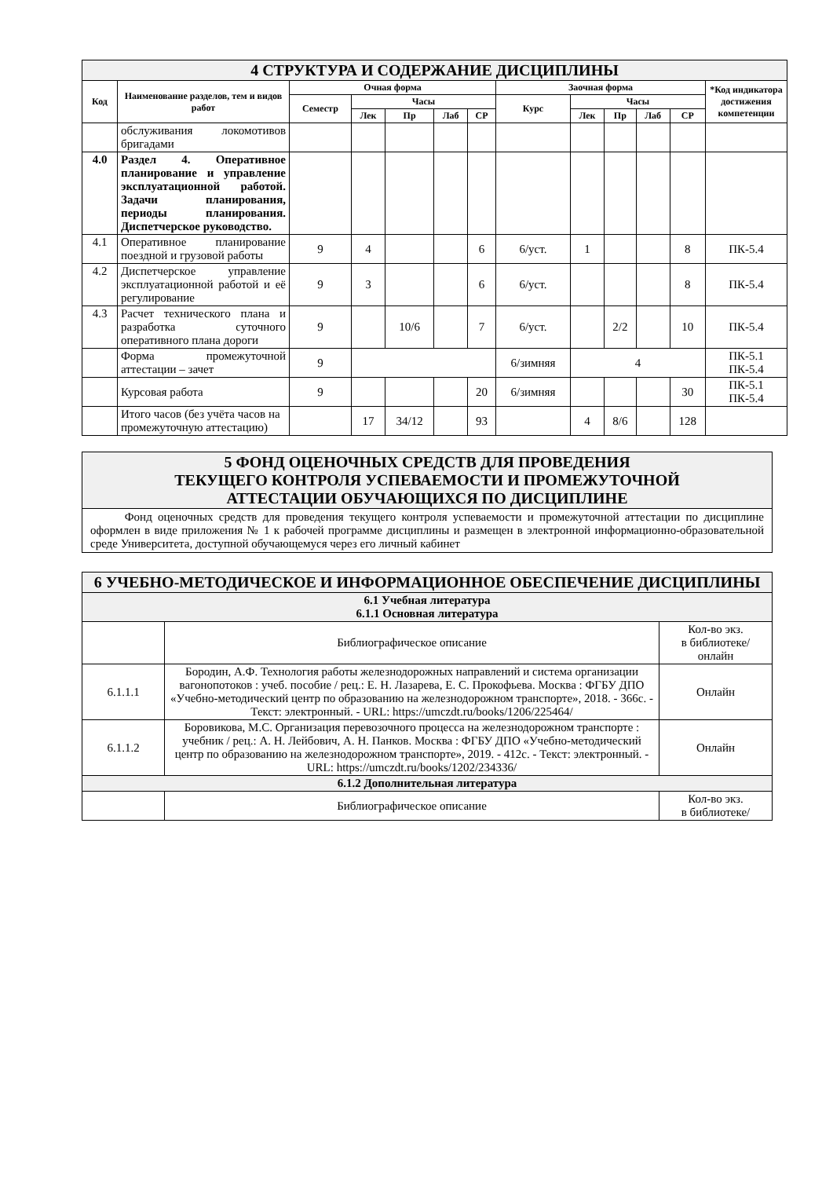| 4 СТРУКТУРА И СОДЕРЖАНИЕ ДИСЦИПЛИНЫ | | | | | | | | | | | | |
| Код | Наименование разделов, тем и видов работ | Очная форма | | | | | Заочная форма | | | | | *Код индикатора достижения компетенции |
| | | Семестр | Часы | | | | Курс | Часы | | | | |
| | | | Лек | Пр | Лаб | СР | | Лек | Пр | Лаб | СР | |
| | обслуживания локомотивов бригадами | | | | | | | | | | | |
| 4.0 | Раздел 4. Оперативное планирование и управление эксплуатационной работой. Задачи планирования, периоды планирования. Диспетчерское руководство. | | | | | | | | | | | |
| 4.1 | Оперативное планирование поездной и грузовой работы | 9 | 4 | | | 6 | 6/уст. | 1 | | | 8 | ПК-5.4 |
| 4.2 | Диспетчерское управление эксплуатационной работой и её регулирование | 9 | 3 | | | 6 | 6/уст. | | | | 8 | ПК-5.4 |
| 4.3 | Расчет технического плана и разработка суточного оперативного плана дороги | 9 | | 10/6 | | 7 | 6/уст. | | 2/2 | | 10 | ПК-5.4 |
| | Форма промежуточной аттестации – зачет | 9 | | | | | 6/зимняя | 4 | | | | ПК-5.1 ПК-5.4 |
| | Курсовая работа | 9 | | | | 20 | 6/зимняя | | | | 30 | ПК-5.1 ПК-5.4 |
| | Итого часов (без учёта часов на промежуточную аттестацию) | | 17 | 34/12 | | 93 | | 4 | 8/6 | | 128 | |
| 5 ФОНД ОЦЕНОЧНЫХ СРЕДСТВ ДЛЯ ПРОВЕДЕНИЯ ТЕКУЩЕГО КОНТРОЛЯ УСПЕВАЕМОСТИ И ПРОМЕЖУТОЧНОЙ АТТЕСТАЦИИ ОБУЧАЮЩИХСЯ ПО ДИСЦИПЛИНЕ |
| Фонд оценочных средств для проведения текущего контроля успеваемости и промежуточной аттестации по дисциплине оформлен в виде приложения № 1 к рабочей программе дисциплины и размещен в электронной информационно-образовательной среде Университета, доступной обучающемуся через его личный кабинет |
| 6 УЧЕБНО-МЕТОДИЧЕСКОЕ И ИНФОРМАЦИОННОЕ ОБЕСПЕЧЕНИЕ ДИСЦИПЛИНЫ | | |
| 6.1 Учебная литература 6.1.1 Основная литература | | |
| | Библиографическое описание | Кол-во экз. в библиотеке/ онлайн |
| 6.1.1.1 | Бородин, А.Ф. Технология работы железнодорожных направлений и система организации вагонопотоков : учеб. пособие / рец.: Е. Н. Лазарева, Е. С. Прокофьева. Москва : ФГБУ ДПО «Учебно-методический центр по образованию на железнодорожном транспорте», 2018. - 366с. - Текст: электронный. - URL: https://umczdt.ru/books/1206/225464/ | Онлайн |
| 6.1.1.2 | Боровикова, М.С. Организация перевозочного процесса на железнодорожном транспорте : учебник / рец.: А. Н. Лейбович, А. Н. Панков. Москва : ФГБУ ДПО «Учебно-методический центр по образованию на железнодорожном транспорте», 2019. - 412с. - Текст: электронный. - URL: https://umczdt.ru/books/1202/234336/ | Онлайн |
| 6.1.2 Дополнительная литература | | |
| | Библиографическое описание | Кол-во экз. в библиотеке/ |